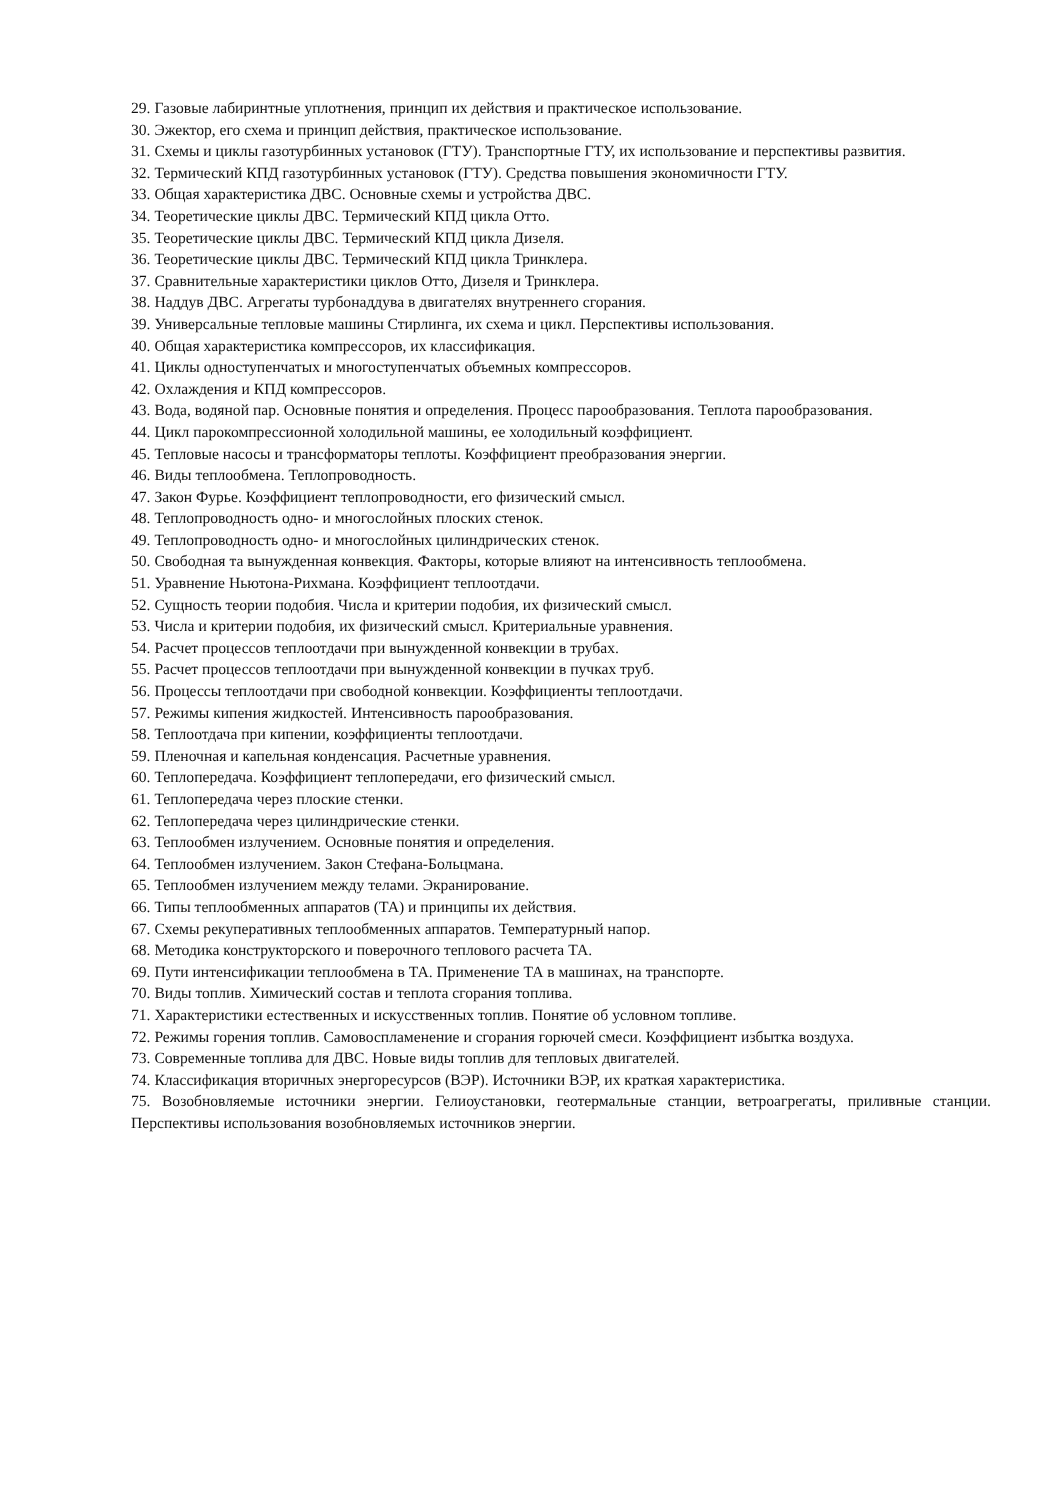29. Газовые лабиринтные уплотнения, принцип их действия и практическое использование.
30. Эжектор, его схема и принцип действия, практическое использование.
31. Схемы и циклы газотурбинных установок (ГТУ). Транспортные ГТУ, их использование и перспективы развития.
32. Термический КПД газотурбинных установок (ГТУ). Средства повышения экономичности ГТУ.
33. Общая характеристика ДВС. Основные схемы и устройства ДВС.
34. Теоретические циклы ДВС. Термический КПД цикла Отто.
35. Теоретические циклы ДВС. Термический КПД цикла Дизеля.
36. Теоретические циклы ДВС. Термический КПД цикла Тринклера.
37. Сравнительные характеристики циклов Отто, Дизеля и Тринклера.
38. Наддув ДВС. Агрегаты турбонаддува в двигателях внутреннего сгорания.
39. Универсальные тепловые машины Стирлинга, их схема и цикл. Перспективы использования.
40. Общая характеристика компрессоров, их классификация.
41. Циклы одноступенчатых и многоступенчатых объемных компрессоров.
42. Охлаждения и КПД компрессоров.
43. Вода, водяной пар. Основные понятия и определения. Процесс парообразования. Теплота парообразования.
44. Цикл парокомпрессионной холодильной машины, ее холодильный коэффициент.
45. Тепловые насосы и трансформаторы теплоты. Коэффициент преобразования энергии.
46. Виды теплообмена. Теплопроводность.
47. Закон Фурье. Коэффициент теплопроводности, его физический смысл.
48. Теплопроводность одно- и многослойных плоских стенок.
49. Теплопроводность одно- и многослойных цилиндрических стенок.
50. Свободная та вынужденная конвекция. Факторы, которые влияют на интенсивность теплообмена.
51. Уравнение Ньютона-Рихмана. Коэффициент теплоотдачи.
52. Сущность теории подобия. Числа и критерии подобия, их физический смысл.
53. Числа и критерии подобия, их физический смысл. Критериальные уравнения.
54. Расчет процессов теплоотдачи при вынужденной конвекции в трубах.
55. Расчет процессов теплоотдачи при вынужденной конвекции в пучках труб.
56. Процессы теплоотдачи при свободной конвекции. Коэффициенты теплоотдачи.
57. Режимы кипения жидкостей. Интенсивность парообразования.
58. Теплоотдача при кипении, коэффициенты теплоотдачи.
59. Пленочная и капельная конденсация. Расчетные уравнения.
60. Теплопередача. Коэффициент теплопередачи, его физический смысл.
61. Теплопередача через плоские стенки.
62. Теплопередача через цилиндрические стенки.
63. Теплообмен излучением. Основные понятия и определения.
64. Теплообмен излучением. Закон Стефана-Больцмана.
65. Теплообмен излучением между телами. Экранирование.
66. Типы теплообменных аппаратов (ТА) и принципы их действия.
67. Схемы рекуперативных теплообменных аппаратов. Температурный напор.
68. Методика конструкторского и поверочного теплового расчета ТА.
69. Пути интенсификации теплообмена в ТА. Применение ТА в машинах, на транспорте.
70. Виды топлив. Химический состав и теплота сгорания топлива.
71. Характеристики естественных и искусственных топлив. Понятие об условном топливе.
72. Режимы горения топлив. Самовоспламенение и сгорания горючей смеси. Коэффициент избытка воздуха.
73. Современные топлива для ДВС. Новые виды топлив для тепловых двигателей.
74. Классификация вторичных энергоресурсов (ВЭР). Источники ВЭР, их краткая характеристика.
75. Возобновляемые источники энергии. Гелиоустановки, геотермальные станции, ветроагрегаты, приливные станции. Перспективы использования возобновляемых источников энергии.